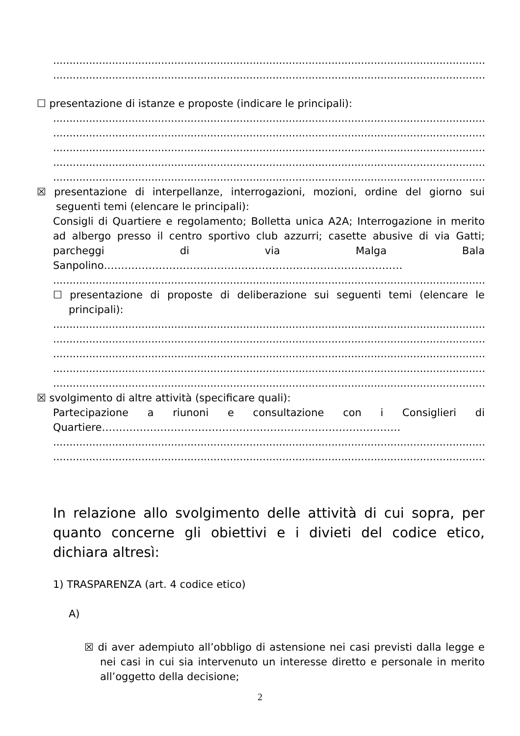........................................................................................................................................
........................................................................................................................................
☐ presentazione di istanze e proposte (indicare le principali):
........................................................................................................................................
........................................................................................................................................
........................................................................................................................................
........................................................................................................................................
........................................................................................................................................
☒ presentazione di interpellanze, interrogazioni, mozioni, ordine del giorno sui seguenti temi (elencare le principali):
Consigli di Quartiere e regolamento; Bolletta unica A2A; Interrogazione in merito ad albergo presso il centro sportivo club azzurri; casette abusive di via Gatti; parcheggi di via Malga Bala Sanpolino……………………………………………………………………………
........................................................................................................................................
☐ presentazione di proposte di deliberazione sui seguenti temi (elencare le principali):
........................................................................................................................................
........................................................................................................................................
........................................................................................................................................
........................................................................................................................................
........................................................................................................................................
☒ svolgimento di altre attività (specificare quali):
Partecipazione a riunoni e consultazione con i Consiglieri di Quartiere……………………………………………………………………………
........................................................................................................................................
........................................................................................................................................
In relazione allo svolgimento delle attività di cui sopra, per quanto concerne gli obiettivi e i divieti del codice etico, dichiara altresì:
1) TRASPARENZA (art. 4 codice etico)
A)
☒ di aver adempiuto all’obbligo di astensione nei casi previsti dalla legge e nei casi in cui sia intervenuto un interesse diretto e personale in merito all’oggetto della decisione;
2